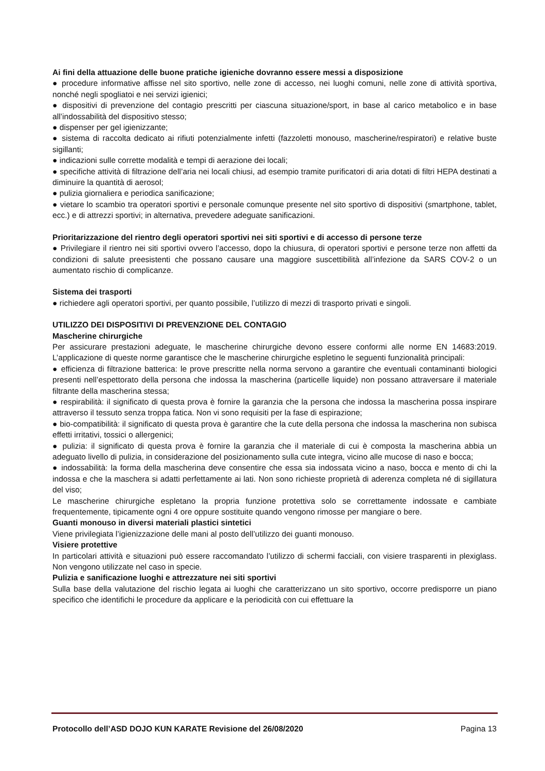Ai fini della attuazione delle buone pratiche igieniche dovranno essere messi a disposizione
● procedure informative affisse nel sito sportivo, nelle zone di accesso, nei luoghi comuni, nelle zone di attività sportiva, nonché negli spogliatoi e nei servizi igienici;
● dispositivi di prevenzione del contagio prescritti per ciascuna situazione/sport, in base al carico metabolico e in base all’indossabilità del dispositivo stesso;
● dispenser per gel igienizzante;
● sistema di raccolta dedicato ai rifiuti potenzialmente infetti (fazzoletti monouso, mascherine/respiratori) e relative buste sigillanti;
● indicazioni sulle corrette modalità e tempi di aerazione dei locali;
● specifiche attività di filtrazione dell’aria nei locali chiusi, ad esempio tramite purificatori di aria dotati di filtri HEPA destinati a diminuire la quantità di aerosol;
● pulizia giornaliera e periodica sanificazione;
● vietare lo scambio tra operatori sportivi e personale comunque presente nel sito sportivo di dispositivi (smartphone, tablet, ecc.) e di attrezzi sportivi; in alternativa, prevedere adeguate sanificazioni.
Prioritarizzazione del rientro degli operatori sportivi nei siti sportivi e di accesso di persone terze
● Privilegiare il rientro nei siti sportivi ovvero l’accesso, dopo la chiusura, di operatori sportivi e persone terze non affetti da condizioni di salute preesistenti che possano causare una maggiore suscettibilità all’infezione da SARS COV-2 o un aumentato rischio di complicanze.
Sistema dei trasporti
● richiedere agli operatori sportivi, per quanto possibile, l’utilizzo di mezzi di trasporto privati e singoli.
UTILIZZO DEI DISPOSITIVI DI PREVENZIONE DEL CONTAGIO
Mascherine chirurgiche
Per assicurare prestazioni adeguate, le mascherine chirurgiche devono essere conformi alle norme EN 14683:2019. L’applicazione di queste norme garantisce che le mascherine chirurgiche espletino le seguenti funzionalità principali:
● efficienza di filtrazione batterica: le prove prescritte nella norma servono a garantire che eventuali contaminanti biologici presenti nell’espettorato della persona che indossa la mascherina (particelle liquide) non possano attraversare il materiale filtrante della mascherina stessa;
● respirabilità: il significato di questa prova è fornire la garanzia che la persona che indossa la mascherina possa inspirare attraverso il tessuto senza troppa fatica. Non vi sono requisiti per la fase di espirazione;
● bio-compatibilità: il significato di questa prova è garantire che la cute della persona che indossa la mascherina non subisca effetti irritativi, tossici o allergenici;
● pulizia: il significato di questa prova è fornire la garanzia che il materiale di cui è composta la mascherina abbia un adeguato livello di pulizia, in considerazione del posizionamento sulla cute integra, vicino alle mucose di naso e bocca;
● indossabilità: la forma della mascherina deve consentire che essa sia indossata vicino a naso, bocca e mento di chi la indossa e che la maschera si adatti perfettamente ai lati. Non sono richieste proprietà di aderenza completa né di sigillatura del viso;
Le mascherine chirurgiche espletano la propria funzione protettiva solo se correttamente indossate e cambiate frequentemente, tipicamente ogni 4 ore oppure sostituite quando vengono rimosse per mangiare o bere.
Guanti monouso in diversi materiali plastici sintetici
Viene privilegiata l’igienizzazione delle mani al posto dell’utilizzo dei guanti monouso.
Visiere protettive
In particolari attività e situazioni può essere raccomandato l’utilizzo di schermi facciali, con visiere trasparenti in plexiglass. Non vengono utilizzate nel caso in specie.
Pulizia e sanificazione luoghi e attrezzature nei siti sportivi
Sulla base della valutazione del rischio legata ai luoghi che caratterizzano un sito sportivo, occorre predisporre un piano specifico che identifichi le procedure da applicare e la periodicità con cui effettuare la
Protocollo dell’ASD DOJO KUN KARATE Revisione del 26/08/2020 Pagina 13